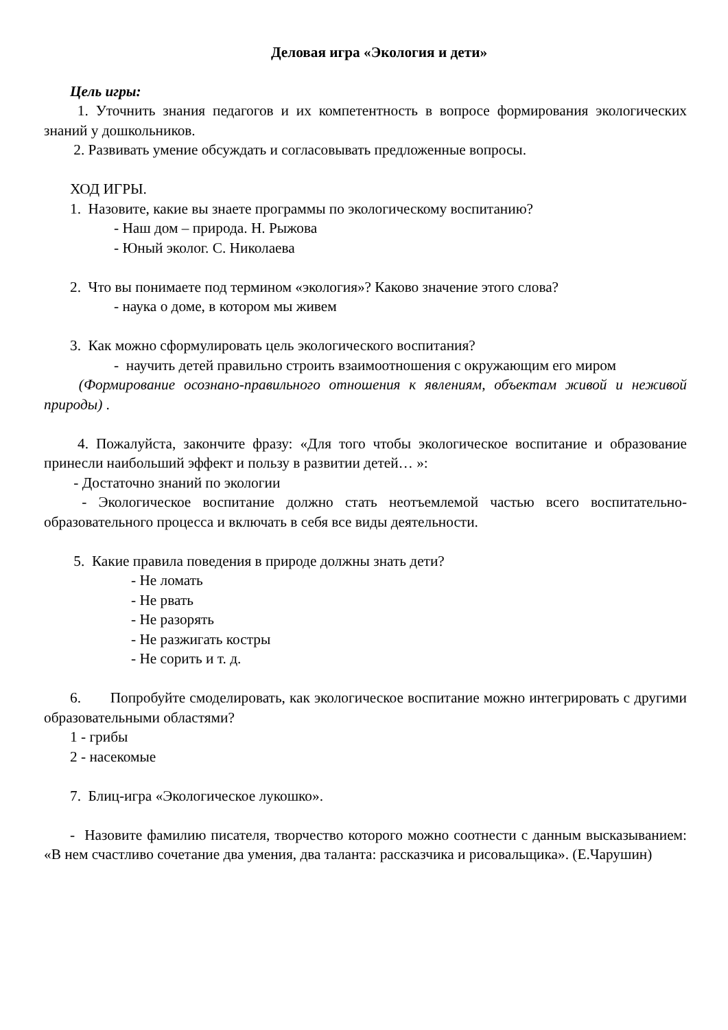Деловая игра «Экология и дети»
Цель игры:
1. Уточнить знания педагогов и их компетентность в вопросе формирования экологических знаний у дошкольников.
2. Развивать умение обсуждать и согласовывать предложенные вопросы.
ХОД ИГРЫ.
1. Назовите, какие вы знаете программы по экологическому воспитанию?
- Наш дом – природа. Н. Рыжова
- Юный эколог. С. Николаева
2. Что вы понимаете под термином «экология»? Каково значение этого слова?
- наука о доме, в котором мы живем
3. Как можно сформулировать цель экологического воспитания?
- научить детей правильно строить взаимоотношения с окружающим его миром
(Формирование осознано-правильного отношения к явлениям, объектам живой и неживой природы) .
4. Пожалуйста, закончите фразу: «Для того чтобы экологическое воспитание и образование принесли наибольший эффект и пользу в развитии детей… »:
- Достаточно знаний по экологии
- Экологическое воспитание должно стать неотъемлемой частью всего воспитательно-образовательного процесса и включать в себя все виды деятельности.
5. Какие правила поведения в природе должны знать дети?
- Не ломать
- Не рвать
- Не разорять
- Не разжигать костры
- Не сорить и т. д.
6. Попробуйте смоделировать, как экологическое воспитание можно интегрировать с другими образовательными областями?
1 - грибы
2 - насекомые
7. Блиц-игра «Экологическое лукошко».
- Назовите фамилию писателя, творчество которого можно соотнести с данным высказыванием: «В нем счастливо сочетание два умения, два таланта: рассказчика и рисовальщика». (Е.Чарушин)